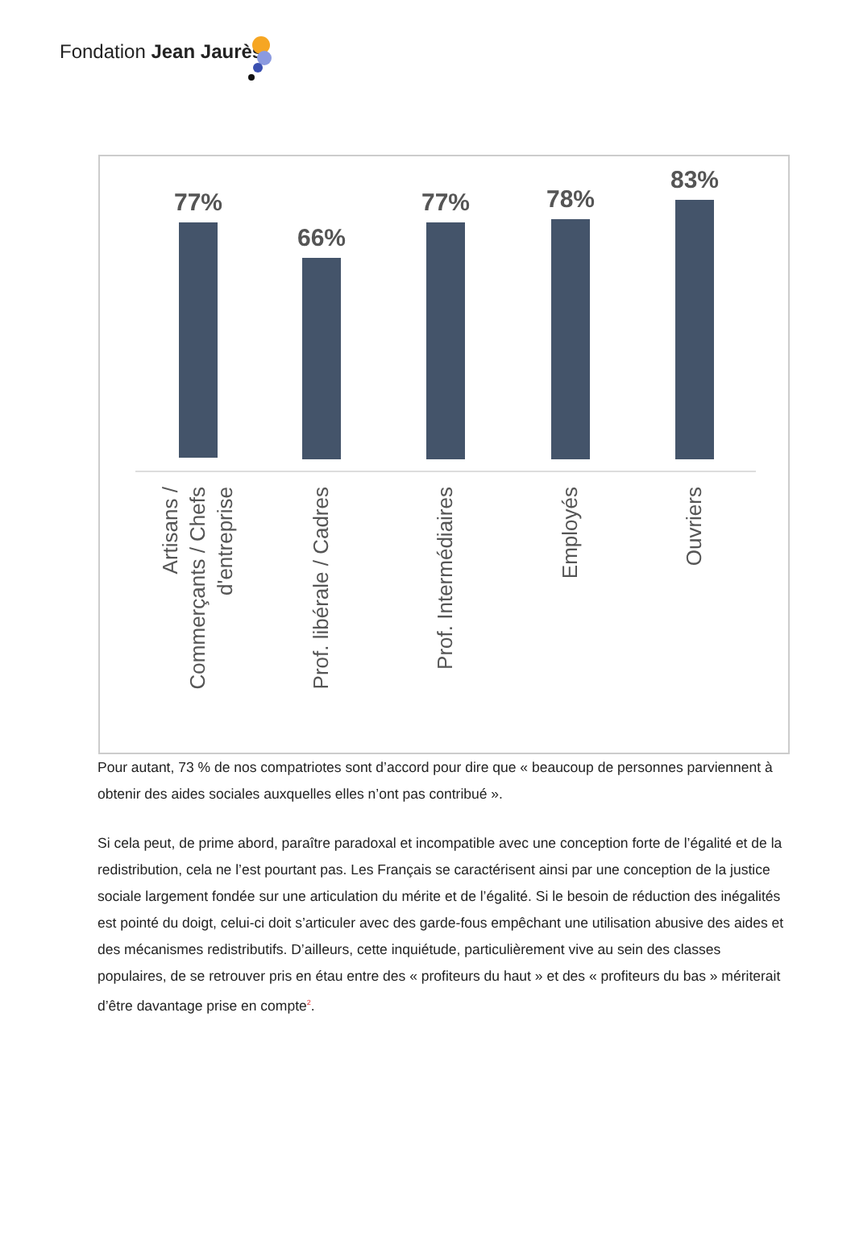Fondation Jean Jaurès
77%
66%
77% 78%
83%
Artisans /
Commerçants / Chefs
d'entreprise
Prof. libérale / Cadres
Prof. Intermédiaires
Employés Ouvriers
Pour autant, 73 % de nos compatriotes sont d’accord pour dire que « beaucoup de personnes parviennent à obtenir des aides sociales auxquelles elles n’ont pas contribué ».
Si cela peut, de prime abord, paraître paradoxal et incompatible avec une conception forte de l’égalité et de la redistribution, cela ne l’est pourtant pas. Les Français se caractérisent ainsi par une conception de la justice sociale largement fondée sur une articulation du mérite et de l’égalité. Si le besoin de réduction des inégalités est pointé du doigt, celui-ci doit s’articuler avec des garde-fous empêchant une utilisation abusive des aides et des mécanismes redistributifs. D’ailleurs, cette inquiétude, particulièrement vive au sein des classes populaires, de se retrouver pris en étau entre des « profiteurs du haut » et des « profiteurs du bas » mériterait d’être davantage prise en compte<sup>2</sup>.